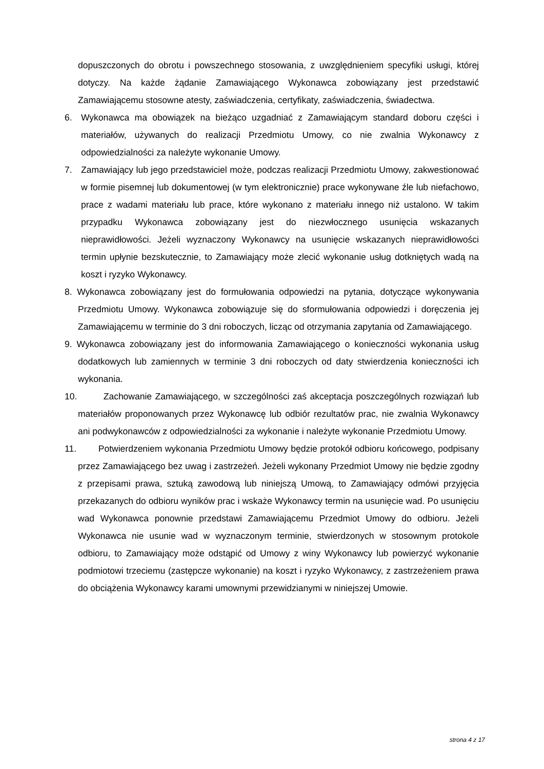dopuszczonych do obrotu i powszechnego stosowania, z uwzględnieniem specyfiki usługi, której dotyczy. Na każde żądanie Zamawiającego Wykonawca zobowiązany jest przedstawić Zamawiającemu stosowne atesty, zaświadczenia, certyfikaty, zaświadczenia, świadectwa.
6. Wykonawca ma obowiązek na bieżąco uzgadniać z Zamawiającym standard doboru części i materiałów, używanych do realizacji Przedmiotu Umowy, co nie zwalnia Wykonawcy z odpowiedzialności za należyte wykonanie Umowy.
7. Zamawiający lub jego przedstawiciel może, podczas realizacji Przedmiotu Umowy, zakwestionować w formie pisemnej lub dokumentowej (w tym elektronicznie) prace wykonywane źle lub niefachowo, prace z wadami materiału lub prace, które wykonano z materiału innego niż ustalono. W takim przypadku Wykonawca zobowiązany jest do niezwłocznego usunięcia wskazanych nieprawidłowości. Jeżeli wyznaczony Wykonawcy na usunięcie wskazanych nieprawidłowości termin upłynie bezskutecznie, to Zamawiający może zlecić wykonanie usług dotkniętych wadą na koszt i ryzyko Wykonawcy.
8. Wykonawca zobowiązany jest do formułowania odpowiedzi na pytania, dotyczące wykonywania Przedmiotu Umowy. Wykonawca zobowiązuje się do sformułowania odpowiedzi i doręczenia jej Zamawiającemu w terminie do 3 dni roboczych, licząc od otrzymania zapytania od Zamawiającego.
9. Wykonawca zobowiązany jest do informowania Zamawiającego o konieczności wykonania usług dodatkowych lub zamiennych w terminie 3 dni roboczych od daty stwierdzenia konieczności ich wykonania.
10. Zachowanie Zamawiającego, w szczególności zaś akceptacja poszczególnych rozwiązań lub materiałów proponowanych przez Wykonawcę lub odbiór rezultatów prac, nie zwalnia Wykonawcy ani podwykonawców z odpowiedzialności za wykonanie i należyte wykonanie Przedmiotu Umowy.
11. Potwierdzeniem wykonania Przedmiotu Umowy będzie protokół odbioru końcowego, podpisany przez Zamawiającego bez uwag i zastrzeżeń. Jeżeli wykonany Przedmiot Umowy nie będzie zgodny z przepisami prawa, sztuką zawodową lub niniejszą Umową, to Zamawiający odmówi przyjęcia przekazanych do odbioru wyników prac i wskaże Wykonawcy termin na usunięcie wad. Po usunięciu wad Wykonawca ponownie przedstawi Zamawiającemu Przedmiot Umowy do odbioru. Jeżeli Wykonawca nie usunie wad w wyznaczonym terminie, stwierdzonych w stosownym protokole odbioru, to Zamawiający może odstąpić od Umowy z winy Wykonawcy lub powierzyć wykonanie podmiotowi trzeciemu (zastępcze wykonanie) na koszt i ryzyko Wykonawcy, z zastrzeżeniem prawa do obciążenia Wykonawcy karami umownymi przewidzianymi w niniejszej Umowie.
strona 4 z 17